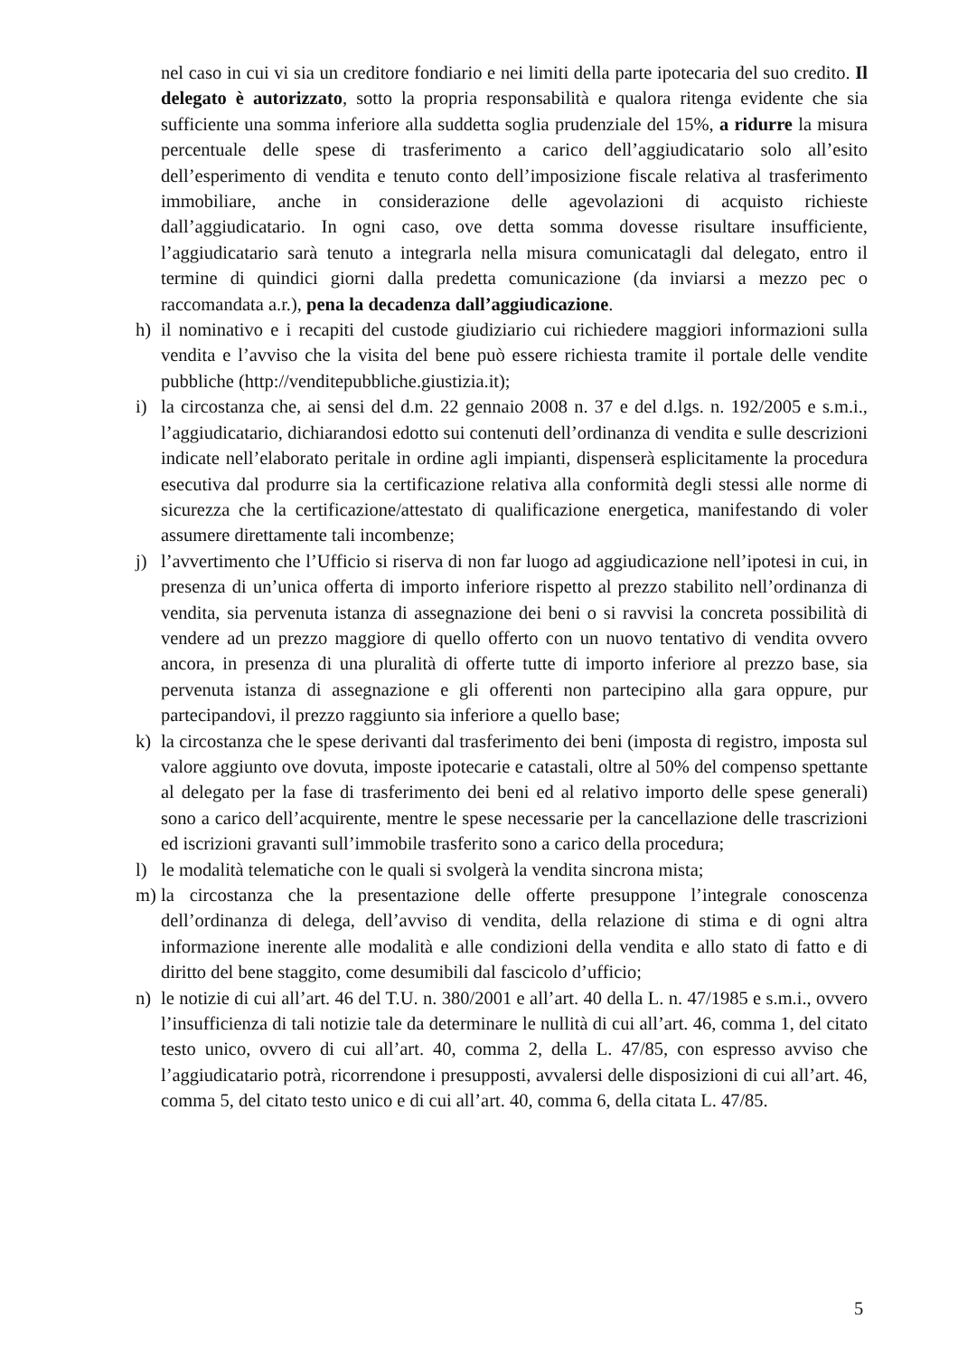nel caso in cui vi sia un creditore fondiario e nei limiti della parte ipotecaria del suo credito. Il delegato è autorizzato, sotto la propria responsabilità e qualora ritenga evidente che sia sufficiente una somma inferiore alla suddetta soglia prudenziale del 15%, a ridurre la misura percentuale delle spese di trasferimento a carico dell’aggiudicatario solo all’esito dell’esperimento di vendita e tenuto conto dell’imposizione fiscale relativa al trasferimento immobiliare, anche in considerazione delle agevolazioni di acquisto richieste dall’aggiudicatario. In ogni caso, ove detta somma dovesse risultare insufficiente, l’aggiudicatario sarà tenuto a integrarla nella misura comunicatagli dal delegato, entro il termine di quindici giorni dalla predetta comunicazione (da inviarsi a mezzo pec o raccomandata a.r.), pena la decadenza dall’aggiudicazione.
h) il nominativo e i recapiti del custode giudiziario cui richiedere maggiori informazioni sulla vendita e l’avviso che la visita del bene può essere richiesta tramite il portale delle vendite pubbliche (http://venditepubbliche.giustizia.it);
i) la circostanza che, ai sensi del d.m. 22 gennaio 2008 n. 37 e del d.lgs. n. 192/2005 e s.m.i., l’aggiudicatario, dichiarandosi edotto sui contenuti dell’ordinanza di vendita e sulle descrizioni indicate nell’elaborato peritale in ordine agli impianti, dispenserà esplicitamente la procedura esecutiva dal produrre sia la certificazione relativa alla conformità degli stessi alle norme di sicurezza che la certificazione/attestato di qualificazione energetica, manifestando di voler assumere direttamente tali incombenze;
j) l’avvertimento che l’Ufficio si riserva di non far luogo ad aggiudicazione nell’ipotesi in cui, in presenza di un’unica offerta di importo inferiore rispetto al prezzo stabilito nell’ordinanza di vendita, sia pervenuta istanza di assegnazione dei beni o si ravvisi la concreta possibilità di vendere ad un prezzo maggiore di quello offerto con un nuovo tentativo di vendita ovvero ancora, in presenza di una pluralità di offerte tutte di importo inferiore al prezzo base, sia pervenuta istanza di assegnazione e gli offerenti non partecipino alla gara oppure, pur partecipandovi, il prezzo raggiunto sia inferiore a quello base;
k) la circostanza che le spese derivanti dal trasferimento dei beni (imposta di registro, imposta sul valore aggiunto ove dovuta, imposte ipotecarie e catastali, oltre al 50% del compenso spettante al delegato per la fase di trasferimento dei beni ed al relativo importo delle spese generali) sono a carico dell’acquirente, mentre le spese necessarie per la cancellazione delle trascrizioni ed iscrizioni gravanti sull’immobile trasferito sono a carico della procedura;
l) le modalità telematiche con le quali si svolgerà la vendita sincrona mista;
m) la circostanza che la presentazione delle offerte presuppone l’integrale conoscenza dell’ordinanza di delega, dell’avviso di vendita, della relazione di stima e di ogni altra informazione inerente alle modalità e alle condizioni della vendita e allo stato di fatto e di diritto del bene staggito, come desumibili dal fascicolo d’ufficio;
n) le notizie di cui all’art. 46 del T.U. n. 380/2001 e all’art. 40 della L. n. 47/1985 e s.m.i., ovvero l’insufficienza di tali notizie tale da determinare le nullità di cui all’art. 46, comma 1, del citato testo unico, ovvero di cui all’art. 40, comma 2, della L. 47/85, con espresso avviso che l’aggiudicatario potrà, ricorrendone i presupposti, avvalersi delle disposizioni di cui all’art. 46, comma 5, del citato testo unico e di cui all’art. 40, comma 6, della citata L. 47/85.
5